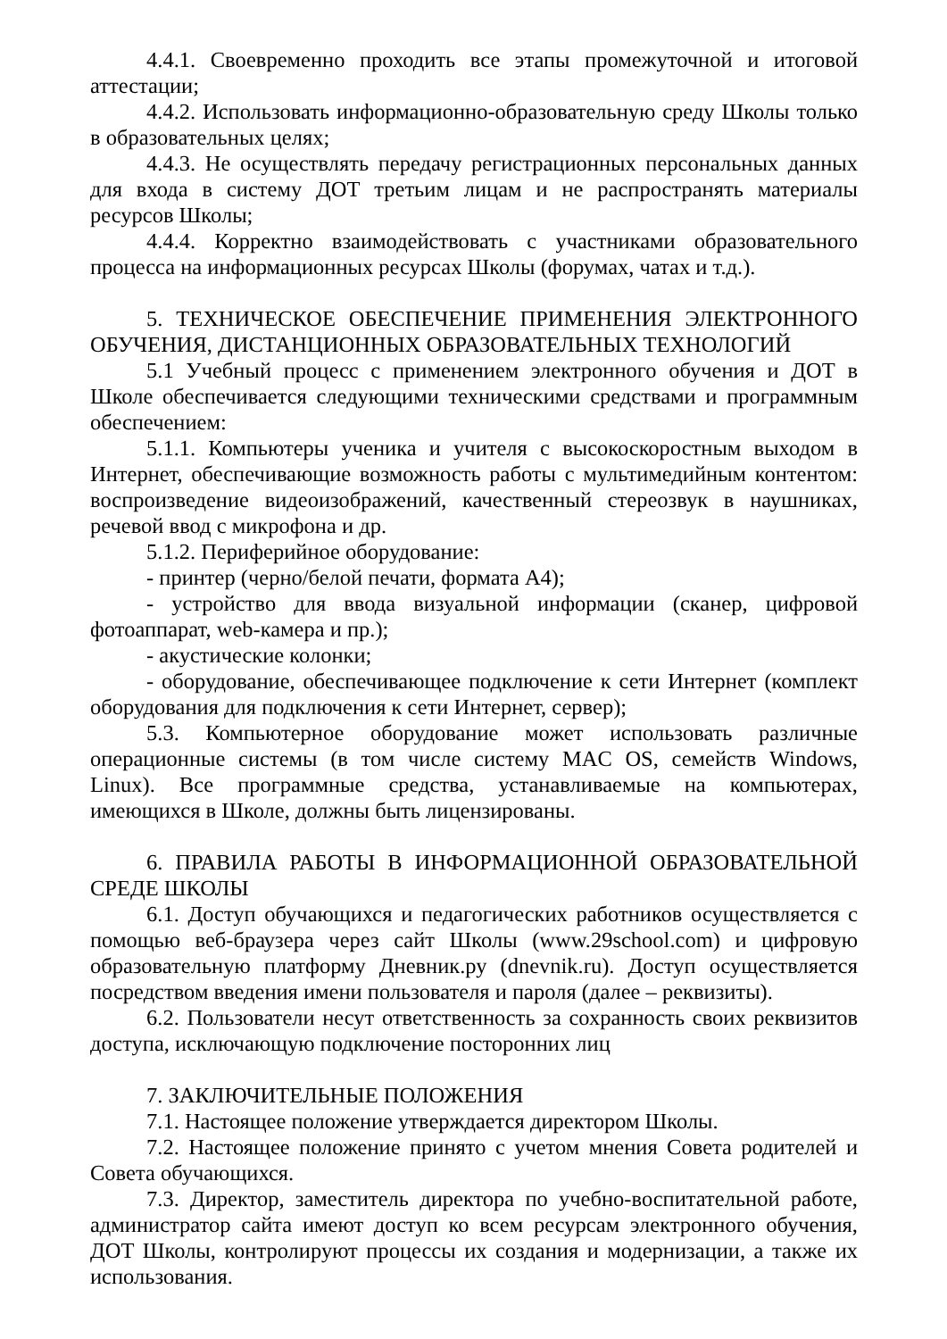4.4.1. Своевременно проходить все этапы промежуточной и итоговой аттестации;
4.4.2. Использовать информационно-образовательную среду Школы только в образовательных целях;
4.4.3. Не осуществлять передачу регистрационных персональных данных для входа в систему ДОТ третьим лицам и не распространять материалы ресурсов Школы;
4.4.4. Корректно взаимодействовать с участниками образовательного процесса на информационных ресурсах Школы (форумах, чатах и т.д.).
5. ТЕХНИЧЕСКОЕ ОБЕСПЕЧЕНИЕ ПРИМЕНЕНИЯ ЭЛЕКТРОННОГО ОБУЧЕНИЯ, ДИСТАНЦИОННЫХ ОБРАЗОВАТЕЛЬНЫХ ТЕХНОЛОГИЙ
5.1 Учебный процесс с применением электронного обучения и ДОТ в Школе обеспечивается следующими техническими средствами и программным обеспечением:
5.1.1. Компьютеры ученика и учителя с высокоскоростным выходом в Интернет, обеспечивающие возможность работы с мультимедийным контентом: воспроизведение видеоизображений, качественный стереозвук в наушниках, речевой ввод с микрофона и др.
5.1.2. Периферийное оборудование:
- принтер (черно/белой печати, формата А4);
- устройство для ввода визуальной информации (сканер, цифровой фотоаппарат, web-камера и пр.);
- акустические колонки;
- оборудование, обеспечивающее подключение к сети Интернет (комплект оборудования для подключения к сети Интернет, сервер);
5.3. Компьютерное оборудование может использовать различные операционные системы (в том числе систему MAC OS, семейств Windows, Linux). Все программные средства, устанавливаемые на компьютерах, имеющихся в Школе, должны быть лицензированы.
6. ПРАВИЛА РАБОТЫ В ИНФОРМАЦИОННОЙ ОБРАЗОВАТЕЛЬНОЙ СРЕДЕ ШКОЛЫ
6.1. Доступ обучающихся и педагогических работников осуществляется с помощью веб-браузера через сайт Школы (www.29school.com) и цифровую образовательную платформу Дневник.ру (dnevnik.ru). Доступ осуществляется посредством введения имени пользователя и пароля (далее – реквизиты).
6.2. Пользователи несут ответственность за сохранность своих реквизитов доступа, исключающую подключение посторонних лиц
7. ЗАКЛЮЧИТЕЛЬНЫЕ ПОЛОЖЕНИЯ
7.1. Настоящее положение утверждается директором Школы.
7.2. Настоящее положение принято с учетом мнения Совета родителей и Совета обучающихся.
7.3. Директор, заместитель директора по учебно-воспитательной работе, администратор сайта имеют доступ ко всем ресурсам электронного обучения, ДОТ Школы, контролируют процессы их создания и модернизации, а также их использования.